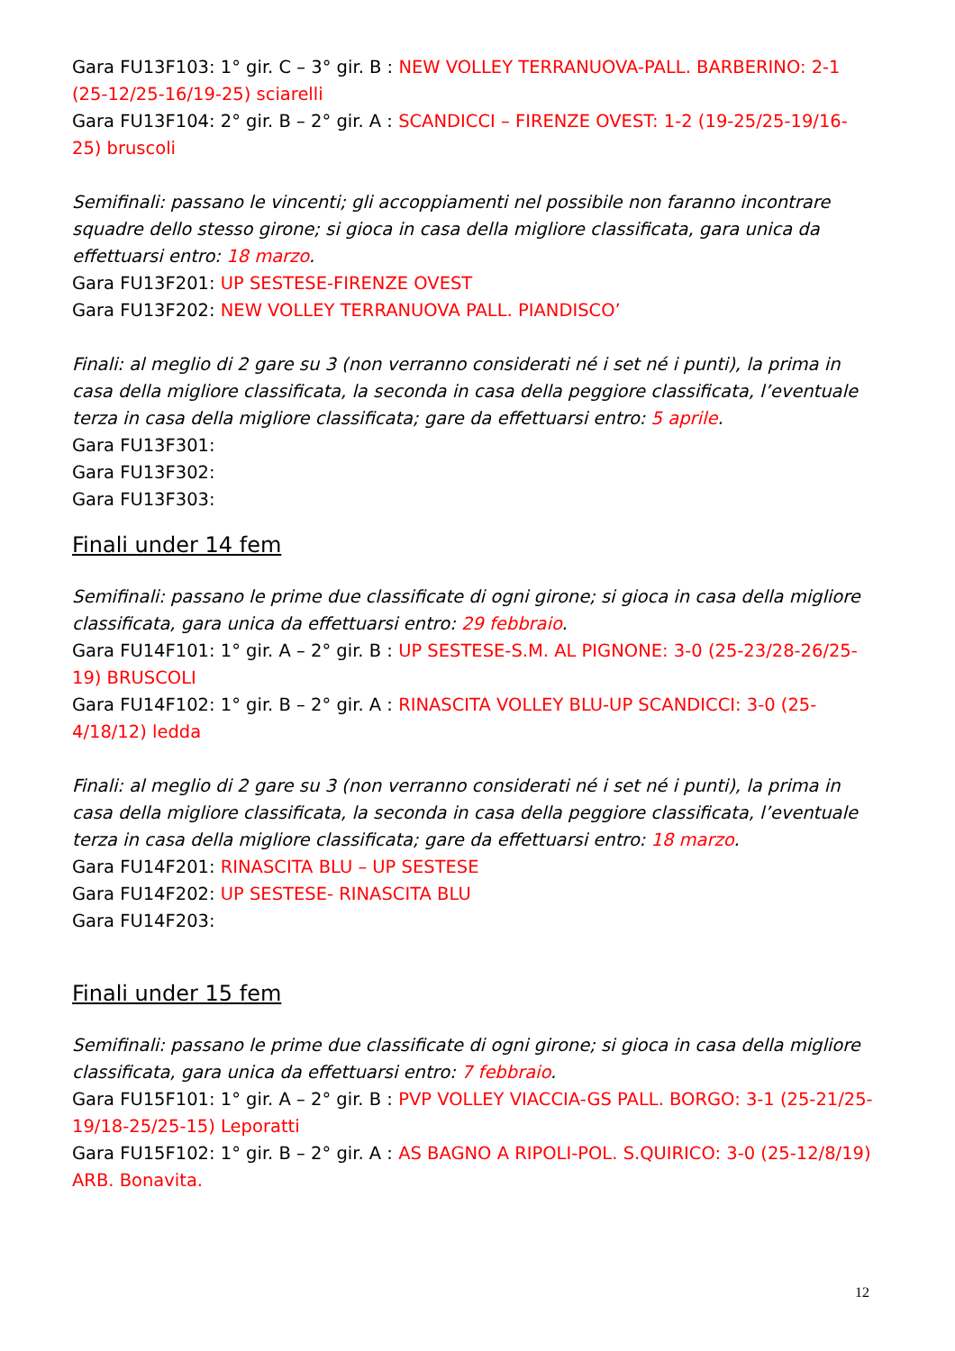Gara FU13F103: 1° gir. C – 3° gir. B : NEW VOLLEY TERRANUOVA-PALL. BARBERINO: 2-1 (25-12/25-16/19-25) sciarelli
Gara FU13F104: 2° gir. B – 2° gir. A : SCANDICCI – FIRENZE OVEST: 1-2 (19-25/25-19/16-25) bruscoli
Semifinali: passano le vincenti; gli accoppiamenti nel possibile non faranno incontrare squadre dello stesso girone; si gioca in casa della migliore classificata, gara unica da effettuarsi entro: 18 marzo.
Gara FU13F201: UP SESTESE-FIRENZE OVEST
Gara FU13F202: NEW VOLLEY TERRANUOVA PALL. PIANDISCO’
Finali: al meglio di 2 gare su 3 (non verranno considerati né i set né i punti), la prima in casa della migliore classificata, la seconda in casa della peggiore classificata, l’eventuale terza in casa della migliore classificata; gare da effettuarsi entro: 5 aprile.
Gara FU13F301:
Gara FU13F302:
Gara FU13F303:
Finali under 14 fem
Semifinali: passano le prime due classificate di ogni girone; si gioca in casa della migliore classificata, gara unica da effettuarsi entro: 29 febbraio.
Gara FU14F101: 1° gir. A – 2° gir. B : UP SESTESE-S.M. AL PIGNONE: 3-0 (25-23/28-26/25-19) BRUSCOLI
Gara FU14F102: 1° gir. B – 2° gir. A : RINASCITA VOLLEY BLU-UP SCANDICCI: 3-0 (25-4/18/12) ledda
Finali: al meglio di 2 gare su 3 (non verranno considerati né i set né i punti), la prima in casa della migliore classificata, la seconda in casa della peggiore classificata, l’eventuale terza in casa della migliore classificata; gare da effettuarsi entro: 18 marzo.
Gara FU14F201: RINASCITA BLU – UP SESTESE
Gara FU14F202: UP SESTESE- RINASCITA BLU
Gara FU14F203:
Finali under 15 fem
Semifinali: passano le prime due classificate di ogni girone; si gioca in casa della migliore classificata, gara unica da effettuarsi entro: 7 febbraio.
Gara FU15F101: 1° gir. A – 2° gir. B : PVP VOLLEY VIACCIA-GS PALL. BORGO: 3-1 (25-21/25-19/18-25/25-15) Leporatti
Gara FU15F102: 1° gir. B – 2° gir. A : AS BAGNO A RIPOLI-POL. S.QUIRICO: 3-0 (25-12/8/19) ARB. Bonavita.
12